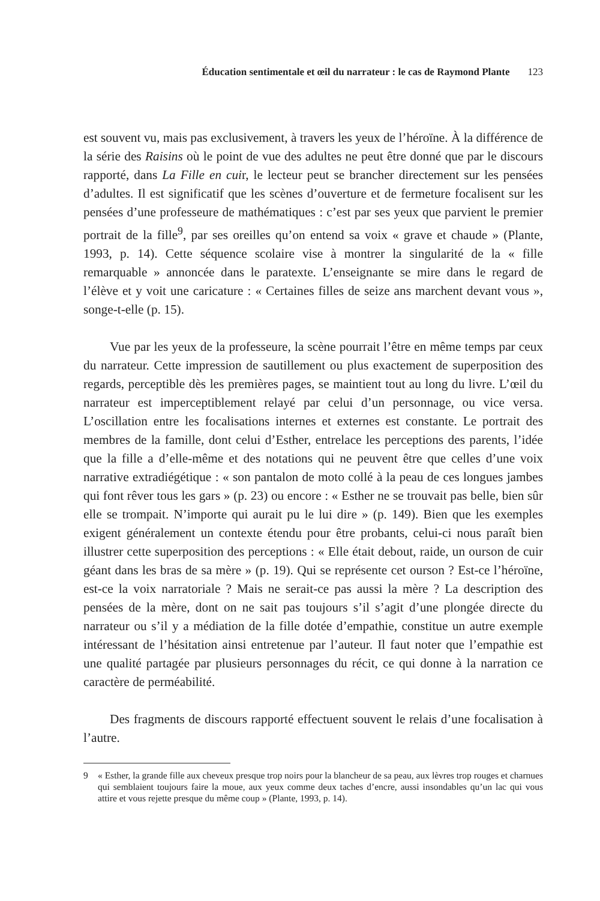Éducation sentimentale et œil du narrateur : le cas de Raymond Plante 123
est souvent vu, mais pas exclusivement, à travers les yeux de l’héroïne. À la différence de la série des Raisins où le point de vue des adultes ne peut être donné que par le discours rapporté, dans La Fille en cuir, le lecteur peut se brancher directement sur les pensées d’adultes. Il est significatif que les scènes d’ouverture et de fermeture focalisent sur les pensées d’une professeure de mathématiques : c’est par ses yeux que parvient le premier portrait de la fille<sup>9</sup>, par ses oreilles qu’on entend sa voix « grave et chaude » (Plante, 1993, p. 14). Cette séquence scolaire vise à montrer la singularité de la « fille remarquable » annoncée dans le paratexte. L’enseignante se mire dans le regard de l’élève et y voit une caricature : « Certaines filles de seize ans marchent devant vous », songe-t-elle (p. 15).
Vue par les yeux de la professeure, la scène pourrait l’être en même temps par ceux du narrateur. Cette impression de sautillement ou plus exactement de superposition des regards, perceptible dès les premières pages, se maintient tout au long du livre. L’œil du narrateur est imperceptiblement relayé par celui d’un personnage, ou vice versa. L’oscillation entre les focalisations internes et externes est constante. Le portrait des membres de la famille, dont celui d’Esther, entrelace les perceptions des parents, l’idée que la fille a d’elle-même et des notations qui ne peuvent être que celles d’une voix narrative extradiégétique : « son pantalon de moto collé à la peau de ces longues jambes qui font rêver tous les gars » (p. 23) ou encore : « Esther ne se trouvait pas belle, bien sûr elle se trompait. N’importe qui aurait pu le lui dire » (p. 149). Bien que les exemples exigent généralement un contexte étendu pour être probants, celui-ci nous paraît bien illustrer cette superposition des perceptions : « Elle était debout, raide, un ourson de cuir géant dans les bras de sa mère » (p. 19). Qui se représente cet ourson ? Est-ce l’héroïne, est-ce la voix narratoriale ? Mais ne serait-ce pas aussi la mère ? La description des pensées de la mère, dont on ne sait pas toujours s’il s’agit d’une plongée directe du narrateur ou s’il y a médiation de la fille dotée d’empathie, constitue un autre exemple intéressant de l’hésitation ainsi entretenue par l’auteur. Il faut noter que l’empathie est une qualité partagée par plusieurs personnages du récit, ce qui donne à la narration ce caractère de perméabilité.
Des fragments de discours rapporté effectuent souvent le relais d’une focalisation à l’autre.
9 « Esther, la grande fille aux cheveux presque trop noirs pour la blancheur de sa peau, aux lèvres trop rouges et charnues qui semblaient toujours faire la moue, aux yeux comme deux taches d’encre, aussi insondables qu’un lac qui vous attire et vous rejette presque du même coup » (Plante, 1993, p. 14).